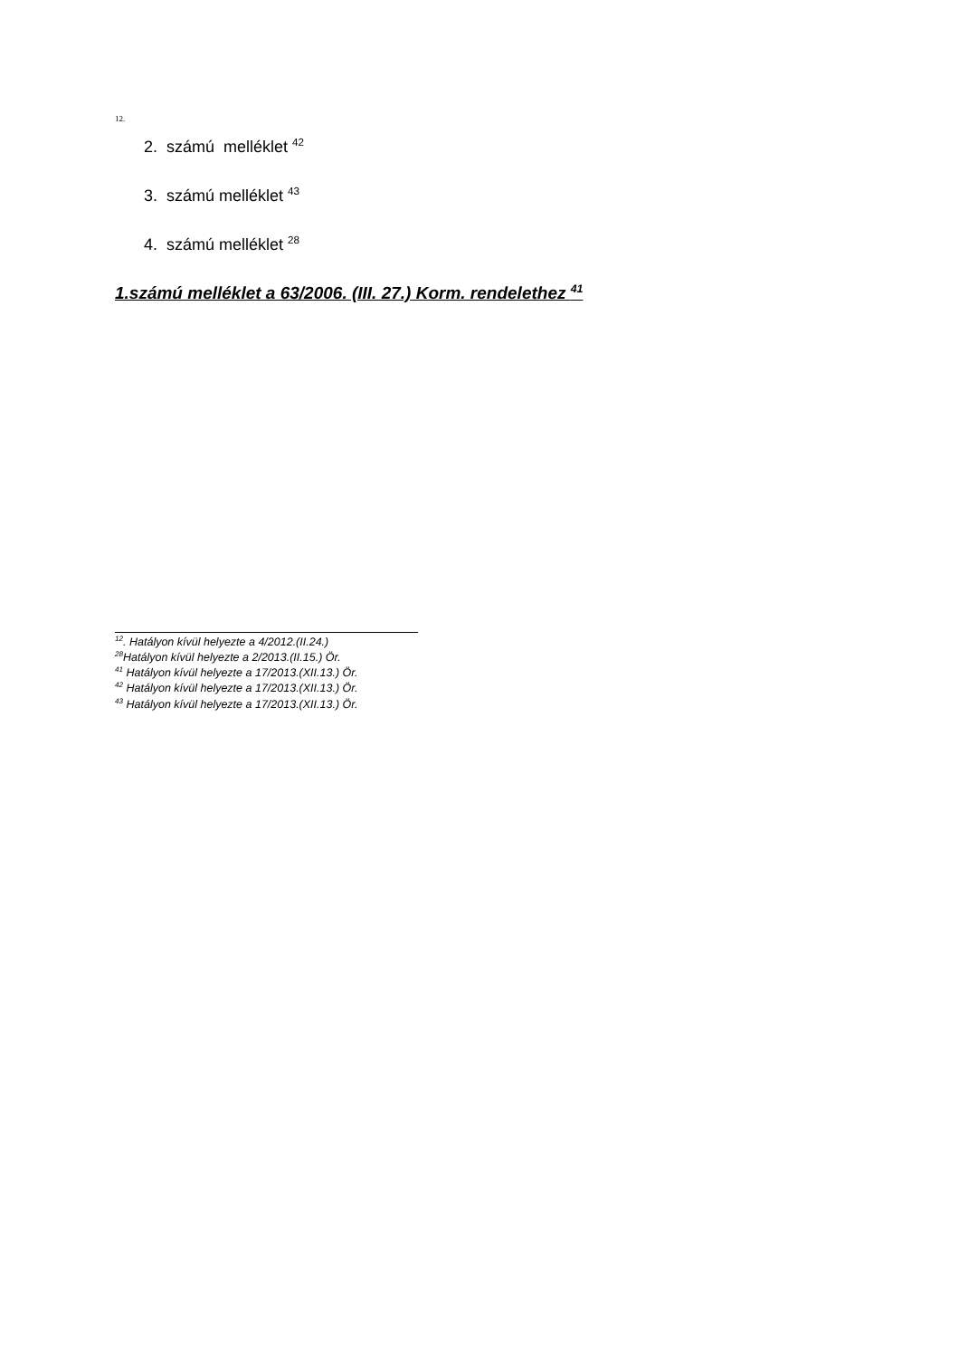12.
2. számú melléklet <sup>42</sup>
3. számú melléklet <sup>43</sup>
4. számú melléklet <sup>28</sup>
1.számú melléklet a 63/2006. (III. 27.) Korm. rendelethez <sup>41</sup>
<sup>12</sup>. Hatályon kívül helyezte a 4/2012.(II.24.)
<sup>28</sup> Hatályon kívül helyezte a 2/2013.(II.15.) Ör.
<sup>41</sup> Hatályon kívül helyezte a 17/2013.(XII.13.) Ör.
<sup>42</sup> Hatályon kívül helyezte a 17/2013.(XII.13.) Ör.
<sup>43</sup> Hatályon kívül helyezte a 17/2013.(XII.13.) Ör.